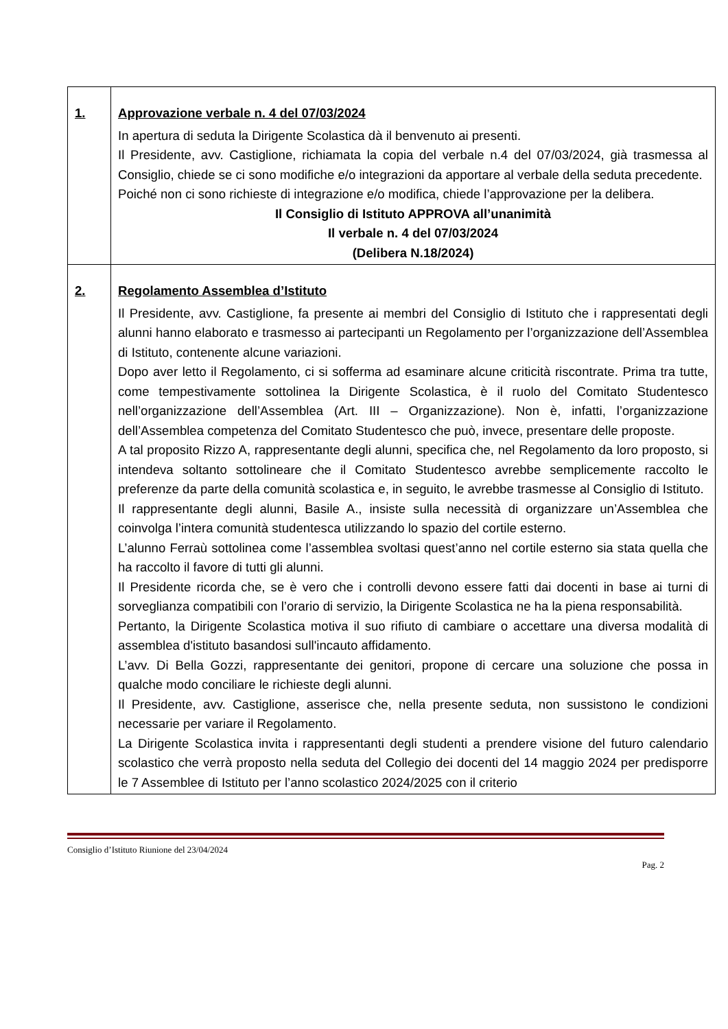| 1. | Approvazione verbale n. 4 del 07/03/2024 In apertura di seduta la Dirigente Scolastica dà il benvenuto ai presenti. Il Presidente, avv. Castiglione, richiamata la copia del verbale n.4 del 07/03/2024, già trasmessa al Consiglio, chiede se ci sono modifiche e/o integrazioni da apportare al verbale della seduta precedente. Poiché non ci sono richieste di integrazione e/o modifica, chiede l’approvazione per la delibera. Il Consiglio di Istituto APPROVA all’unanimità Il verbale n. 4 del 07/03/2024 (Delibera N.18/2024) |
| 2. | Regolamento Assemblea d’Istituto Il Presidente, avv. Castiglione, fa presente ai membri del Consiglio di Istituto che i rappresentati degli alunni hanno elaborato e trasmesso ai partecipanti un Regolamento per l’organizzazione dell’Assemblea di Istituto, contenente alcune variazioni. Dopo aver letto il Regolamento, ci si sofferma ad esaminare alcune criticità riscontrate. Prima tra tutte, come tempestivamente sottolinea la Dirigente Scolastica, è il ruolo del Comitato Studentesco nell’organizzazione dell’Assemblea (Art. III – Organizzazione). Non è, infatti, l’organizzazione dell’Assemblea competenza del Comitato Studentesco che può, invece, presentare delle proposte. A tal proposito Rizzo A, rappresentante degli alunni, specifica che, nel Regolamento da loro proposto, si intendeva soltanto sottolineare che il Comitato Studentesco avrebbe semplicemente raccolto le preferenze da parte della comunità scolastica e, in seguito, le avrebbe trasmesse al Consiglio di Istituto. Il rappresentante degli alunni, Basile A., insiste sulla necessità di organizzare un’Assemblea che coinvolga l’intera comunità studentesca utilizzando lo spazio del cortile esterno. L’alunno Ferraù sottolinea come l’assemblea svoltasi quest’anno nel cortile esterno sia stata quella che ha raccolto il favore di tutti gli alunni. Il Presidente ricorda che, se è vero che i controlli devono essere fatti dai docenti in base ai turni di sorveglianza compatibili con l’orario di servizio, la Dirigente Scolastica ne ha la piena responsabilità. Pertanto, la Dirigente Scolastica motiva il suo rifiuto di cambiare o accettare una diversa modalità di assemblea d'istituto basandosi sull'incauto affidamento. L’avv. Di Bella Gozzi, rappresentante dei genitori, propone di cercare una soluzione che possa in qualche modo conciliare le richieste degli alunni. Il Presidente, avv. Castiglione, asserisce che, nella presente seduta, non sussistono le condizioni necessarie per variare il Regolamento. La Dirigente Scolastica invita i rappresentanti degli studenti a prendere visione del futuro calendario scolastico che verrà proposto nella seduta del Collegio dei docenti del 14 maggio 2024 per predisporre le 7 Assemblee di Istituto per l’anno scolastico 2024/2025 con il criterio |
Consiglio d’Istituto Riunione del 23/04/2024
Pag. 2